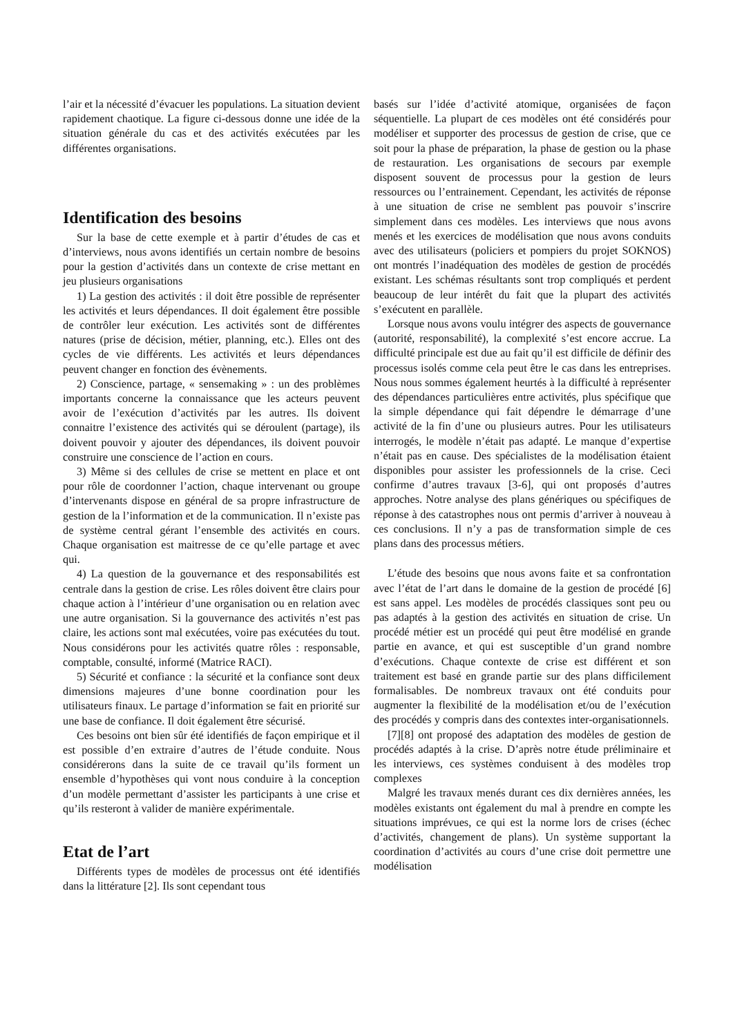l’air et la nécessité d’évacuer les populations. La situation devient rapidement chaotique. La figure ci-dessous donne une idée de la situation générale du cas et des activités exécutées par les différentes organisations.
Identification des besoins
Sur la base de cette exemple et à partir d’études de cas et d’interviews, nous avons identifiés un certain nombre de besoins pour la gestion d’activités dans un contexte de crise mettant en jeu plusieurs organisations
1) La gestion des activités : il doit être possible de représenter les activités et leurs dépendances. Il doit également être possible de contrôler leur exécution. Les activités sont de différentes natures (prise de décision, métier, planning, etc.). Elles ont des cycles de vie différents. Les activités et leurs dépendances peuvent changer en fonction des évènements.
2) Conscience, partage, « sensemaking » : un des problèmes importants concerne la connaissance que les acteurs peuvent avoir de l’exécution d’activités par les autres. Ils doivent connaitre l’existence des activités qui se déroulent (partage), ils doivent pouvoir y ajouter des dépendances, ils doivent pouvoir construire une conscience de l’action en cours.
3) Même si des cellules de crise se mettent en place et ont pour rôle de coordonner l’action, chaque intervenant ou groupe d’intervenants dispose en général de sa propre infrastructure de gestion de la l’information et de la communication. Il n’existe pas de système central gérant l’ensemble des activités en cours. Chaque organisation est maitresse de ce qu’elle partage et avec qui.
4) La question de la gouvernance et des responsabilités est centrale dans la gestion de crise. Les rôles doivent être clairs pour chaque action à l’intérieur d’une organisation ou en relation avec une autre organisation. Si la gouvernance des activités n’est pas claire, les actions sont mal exécutées, voire pas exécutées du tout. Nous considérons pour les activités quatre rôles : responsable, comptable, consulté, informé (Matrice RACI).
5) Sécurité et confiance : la sécurité et la confiance sont deux dimensions majeures d’une bonne coordination pour les utilisateurs finaux. Le partage d’information se fait en priorité sur une base de confiance. Il doit également être sécurisé.
Ces besoins ont bien sûr été identifiés de façon empirique et il est possible d’en extraire d’autres de l’étude conduite. Nous considérerons dans la suite de ce travail qu’ils forment un ensemble d’hypothèses qui vont nous conduire à la conception d’un modèle permettant d’assister les participants à une crise et qu’ils resteront à valider de manière expérimentale.
Etat de l’art
Différents types de modèles de processus ont été identifiés dans la littérature [2]. Ils sont cependant tous
basés sur l’idée d’activité atomique, organisées de façon séquentielle. La plupart de ces modèles ont été considérés pour modéliser et supporter des processus de gestion de crise, que ce soit pour la phase de préparation, la phase de gestion ou la phase de restauration. Les organisations de secours par exemple disposent souvent de processus pour la gestion de leurs ressources ou l’entrainement. Cependant, les activités de réponse à une situation de crise ne semblent pas pouvoir s’inscrire simplement dans ces modèles. Les interviews que nous avons menés et les exercices de modélisation que nous avons conduits avec des utilisateurs (policiers et pompiers du projet SOKNOS) ont montrés l’inadéquation des modèles de gestion de procédés existant. Les schémas résultants sont trop compliqués et perdent beaucoup de leur intérêt du fait que la plupart des activités s’exécutent en parallèle.
Lorsque nous avons voulu intégrer des aspects de gouvernance (autorité, responsabilité), la complexité s’est encore accrue. La difficulté principale est due au fait qu’il est difficile de définir des processus isolés comme cela peut être le cas dans les entreprises. Nous nous sommes également heurtés à la difficulté à représenter des dépendances particulières entre activités, plus spécifique que la simple dépendance qui fait dépendre le démarrage d’une activité de la fin d’une ou plusieurs autres. Pour les utilisateurs interrogés, le modèle n’était pas adapté. Le manque d’expertise n’était pas en cause. Des spécialistes de la modélisation étaient disponibles pour assister les professionnels de la crise. Ceci confirme d’autres travaux [3-6], qui ont proposés d’autres approches. Notre analyse des plans génériques ou spécifiques de réponse à des catastrophes nous ont permis d’arriver à nouveau à ces conclusions. Il n’y a pas de transformation simple de ces plans dans des processus métiers.
L’étude des besoins que nous avons faite et sa confrontation avec l’état de l’art dans le domaine de la gestion de procédé [6] est sans appel. Les modèles de procédés classiques sont peu ou pas adaptés à la gestion des activités en situation de crise. Un procédé métier est un procédé qui peut être modélisé en grande partie en avance, et qui est susceptible d’un grand nombre d’exécutions. Chaque contexte de crise est différent et son traitement est basé en grande partie sur des plans difficilement formalisables. De nombreux travaux ont été conduits pour augmenter la flexibilité de la modélisation et/ou de l’exécution des procédés y compris dans des contextes inter-organisationnels.
[7][8] ont proposé des adaptation des modèles de gestion de procédés adaptés à la crise. D’après notre étude préliminaire et les interviews, ces systèmes conduisent à des modèles trop complexes
Malgré les travaux menés durant ces dix dernières années, les modèles existants ont également du mal à prendre en compte les situations imprévues, ce qui est la norme lors de crises (échec d’activités, changement de plans). Un système supportant la coordination d’activités au cours d’une crise doit permettre une modélisation